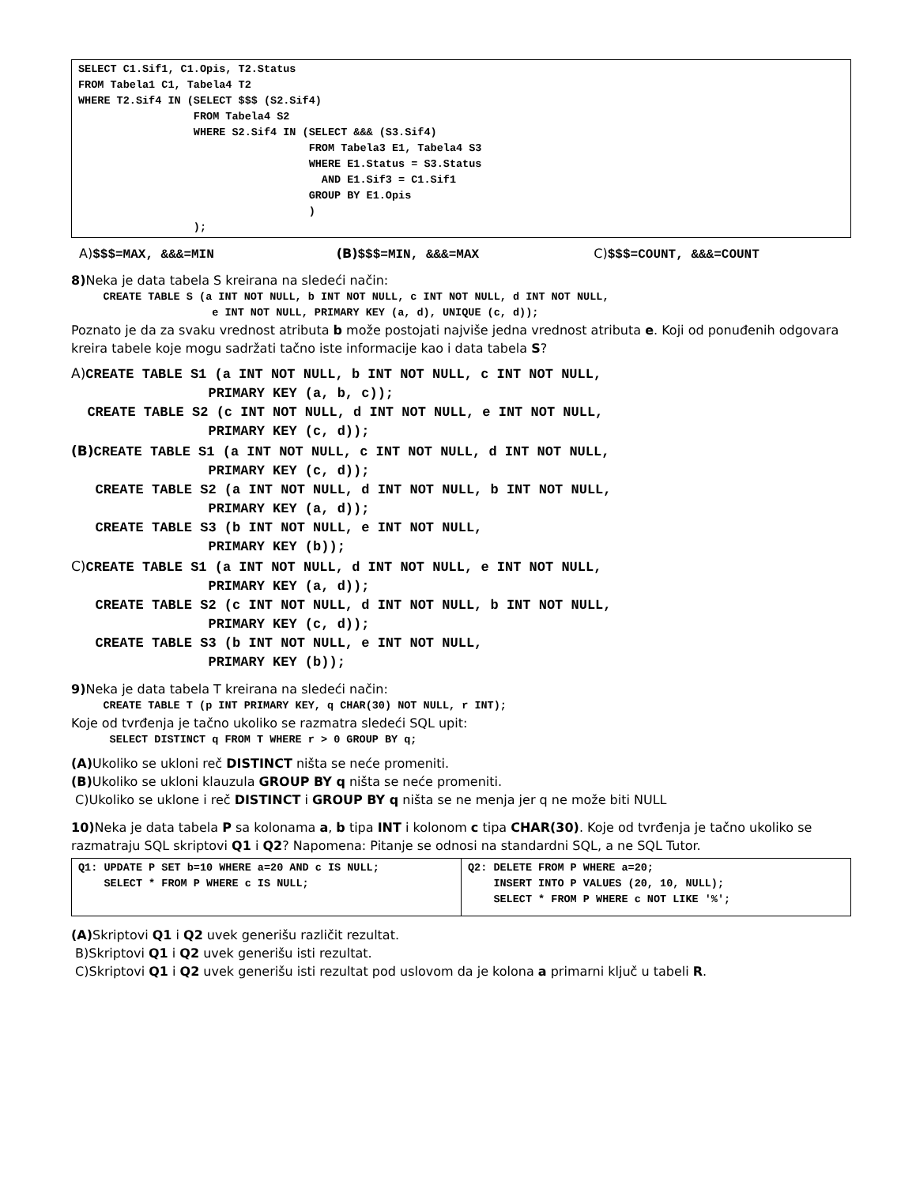SELECT C1.Sif1, C1.Opis, T2.Status
FROM Tabela1 C1, Tabela4 T2
WHERE T2.Sif4 IN (SELECT $$$ (S2.Sif4)
                  FROM Tabela4 S2
                  WHERE S2.Sif4 IN (SELECT &&& (S3.Sif4)
                                    FROM Tabela3 E1, Tabela4 S3
                                    WHERE E1.Status = S3.Status
                                      AND E1.Sif3 = C1.Sif1
                                    GROUP BY E1.Opis
                                    )
                  );
A)$$$=MAX, &&&=MIN (B)$$$=MIN, &&&=MAX C)$$$=COUNT, &&&=COUNT
8) Neka je data tabela S kreirana na sledeći način:
     CREATE TABLE S (a INT NOT NULL, b INT NOT NULL, c INT NOT NULL, d INT NOT NULL,
                      e INT NOT NULL, PRIMARY KEY (a, d), UNIQUE (c, d));
Poznato je da za svaku vrednost atributa b može postojati najviše jedna vrednost atributa e. Koji od ponuđenih odgovara kreira tabele koje mogu sadržati tačno iste informacije kao i data tabela S?
A) CREATE TABLE S1 (a INT NOT NULL, b INT NOT NULL, c INT NOT NULL,
                 PRIMARY KEY (a, b, c));
  CREATE TABLE S2 (c INT NOT NULL, d INT NOT NULL, e INT NOT NULL,
                 PRIMARY KEY (c, d));
(B) CREATE TABLE S1 (a INT NOT NULL, c INT NOT NULL, d INT NOT NULL,
                 PRIMARY KEY (c, d));
   CREATE TABLE S2 (a INT NOT NULL, d INT NOT NULL, b INT NOT NULL,
                 PRIMARY KEY (a, d));
   CREATE TABLE S3 (b INT NOT NULL, e INT NOT NULL,
                 PRIMARY KEY (b));
C) CREATE TABLE S1 (a INT NOT NULL, d INT NOT NULL, e INT NOT NULL,
                 PRIMARY KEY (a, d));
   CREATE TABLE S2 (c INT NOT NULL, d INT NOT NULL, b INT NOT NULL,
                 PRIMARY KEY (c, d));
   CREATE TABLE S3 (b INT NOT NULL, e INT NOT NULL,
                 PRIMARY KEY (b));
9) Neka je data tabela T kreirana na sledeći način:
     CREATE TABLE T (p INT PRIMARY KEY, q CHAR(30) NOT NULL, r INT);
Koje od tvrđenja je tačno ukoliko se razmatra sledeći SQL upit:
      SELECT DISTINCT q FROM T WHERE r > 0 GROUP BY q;
(A) Ukoliko se ukloni reč DISTINCT ništa se neće promeniti.
(B) Ukoliko se ukloni klauzula GROUP BY q ništa se neće promeniti.
C)Ukoliko se uklone i reč DISTINCT i GROUP BY q ništa se ne menja jer q ne može biti NULL
10) Neka je data tabela P sa kolonama a, b tipa INT i kolonom c tipa CHAR(30). Koje od tvrđenja je tačno ukoliko se razmatraju SQL skriptovi Q1 i Q2? Napomena: Pitanje se odnosi na standardni SQL, a ne SQL Tutor.
| Q1: UPDATE P SET b=10 WHERE a=20 AND c IS NULL; SELECT * FROM P WHERE c IS NULL; | Q2: DELETE FROM P WHERE a=20; INSERT INTO P VALUES (20, 10, NULL); SELECT * FROM P WHERE c NOT LIKE '%'; |
(A) Skriptovi Q1 i Q2 uvek generišu različit rezultat.
B)Skriptovi Q1 i Q2 uvek generišu isti rezultat.
C)Skriptovi Q1 i Q2 uvek generišu isti rezultat pod uslovom da je kolona a primarni ključ u tabeli R.